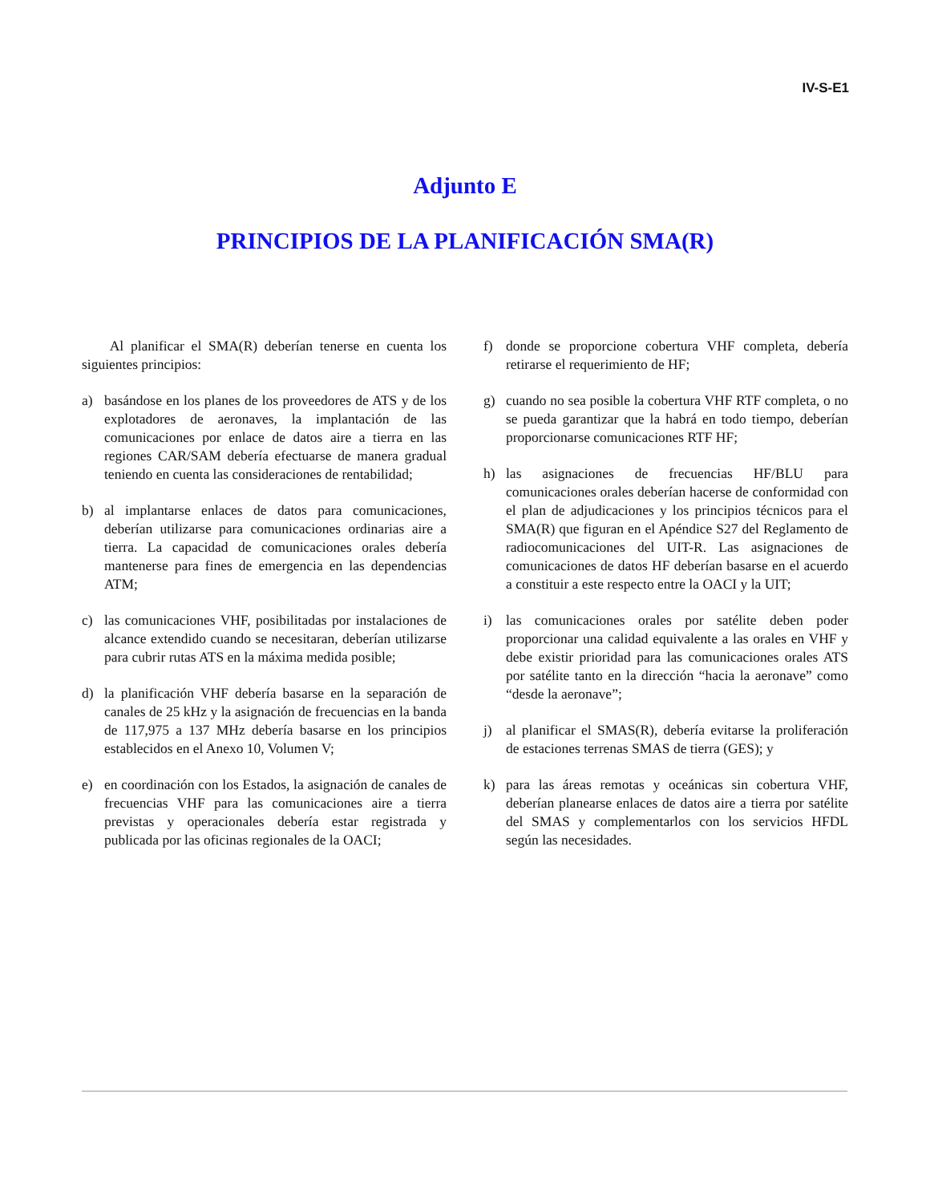IV-S-E1
Adjunto E
PRINCIPIOS DE LA PLANIFICACIÓN SMA(R)
Al planificar el SMA(R) deberían tenerse en cuenta los siguientes principios:
a) basándose en los planes de los proveedores de ATS y de los explotadores de aeronaves, la implantación de las comunicaciones por enlace de datos aire a tierra en las regiones CAR/SAM debería efectuarse de manera gradual teniendo en cuenta las consideraciones de rentabilidad;
b) al implantarse enlaces de datos para comunicaciones, deberían utilizarse para comunicaciones ordinarias aire a tierra. La capacidad de comunicaciones orales debería mantenerse para fines de emergencia en las dependencias ATM;
c) las comunicaciones VHF, posibilitadas por instalaciones de alcance extendido cuando se necesitaran, deberían utilizarse para cubrir rutas ATS en la máxima medida posible;
d) la planificación VHF debería basarse en la separación de canales de 25 kHz y la asignación de frecuencias en la banda de 117,975 a 137 MHz debería basarse en los principios establecidos en el Anexo 10, Volumen V;
e) en coordinación con los Estados, la asignación de canales de frecuencias VHF para las comunicaciones aire a tierra previstas y operacionales debería estar registrada y publicada por las oficinas regionales de la OACI;
f) donde se proporcione cobertura VHF completa, debería retirarse el requerimiento de HF;
g) cuando no sea posible la cobertura VHF RTF completa, o no se pueda garantizar que la habrá en todo tiempo, deberían proporcionarse comunicaciones RTF HF;
h) las asignaciones de frecuencias HF/BLU para comunicaciones orales deberían hacerse de conformidad con el plan de adjudicaciones y los principios técnicos para el SMA(R) que figuran en el Apéndice S27 del Reglamento de radiocomunicaciones del UIT-R. Las asignaciones de comunicaciones de datos HF deberían basarse en el acuerdo a constituir a este respecto entre la OACI y la UIT;
i) las comunicaciones orales por satélite deben poder proporcionar una calidad equivalente a las orales en VHF y debe existir prioridad para las comunicaciones orales ATS por satélite tanto en la dirección “hacia la aeronave” como “desde la aeronave”;
j) al planificar el SMAS(R), debería evitarse la proliferación de estaciones terrenas SMAS de tierra (GES); y
k) para las áreas remotas y oceánicas sin cobertura VHF, deberían planearse enlaces de datos aire a tierra por satélite del SMAS y complementarlos con los servicios HFDL según las necesidades.